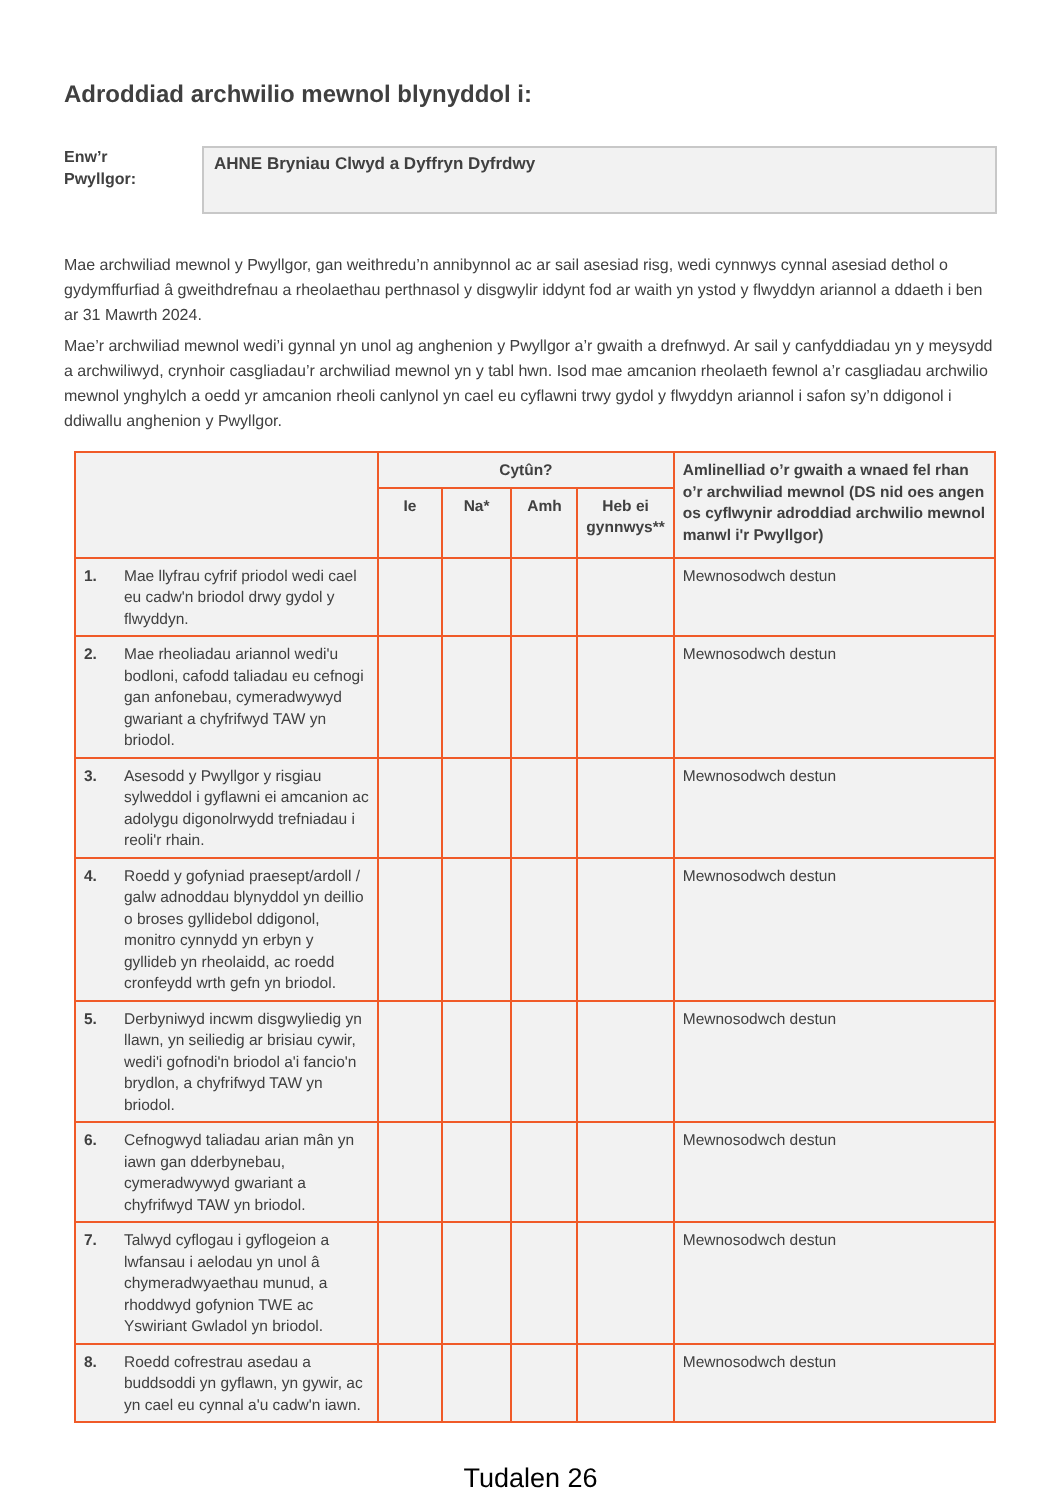Adroddiad archwilio mewnol blynyddol i:
Enw’r
Pwyllgor:
AHNE Bryniau Clwyd a Dyffryn Dyfrdwy
Mae archwiliad mewnol y Pwyllgor, gan weithredu’n annibynnol ac ar sail asesiad risg, wedi cynnwys cynnal asesiad dethol o gydymffurfiad â gweithdrefnau a rheolaethau perthnasol y disgwylir iddynt fod ar waith yn ystod y flwyddyn ariannol a ddaeth i ben ar 31 Mawrth 2024.
Mae’r archwiliad mewnol wedi’i gynnal yn unol ag anghenion y Pwyllgor a’r gwaith a drefnwyd. Ar sail y canfyddiadau yn y meysydd a archwiliwyd, crynhoir casgliadau’r archwiliad mewnol yn y tabl hwn. Isod mae amcanion rheolaeth fewnol a’r casgliadau archwilio mewnol ynghylch a oedd yr amcanion rheoli canlynol yn cael eu cyflawni trwy gydol y flwyddyn ariannol i safon sy’n ddigonol i ddiwallu anghenion y Pwyllgor.
| | Cytûn? | | | | Amlinelliad o’r gwaith a wnaed fel rhan o’r archwiliad mewnol (DS nid oes angen os cyflwynir adroddiad archwilio mewnol manwl i'r Pwyllgor) |
| --- | --- | --- | --- | --- | --- |
| | Ie | Na* | Amh | Heb ei gynnwys** | |
| 1. Mae llyfrau cyfrif priodol wedi cael eu cadw'n briodol drwy gydol y flwyddyn. | | | | | Mewnosodwch destun |
| 2. Mae rheoliadau ariannol wedi'u bodloni, cafodd taliadau eu cefnogi gan anfonebau, cymeradwywyd gwariant a chyfrifwyd TAW yn briodol. | | | | | Mewnosodwch destun |
| 3. Asesodd y Pwyllgor y risgiau sylweddol i gyflawni ei amcanion ac adolygu digonolrwydd trefniadau i reoli'r rhain. | | | | | Mewnosodwch destun |
| 4. Roedd y gofyniad praesept/ardoll / galw adnoddau blynyddol yn deillio o broses gyllidebol ddigonol, monitro cynnydd yn erbyn y gyllideb yn rheolaidd, ac roedd cronfeydd wrth gefn yn briodol. | | | | | Mewnosodwch destun |
| 5. Derbyniwyd incwm disgwyliedig yn llawn, yn seiliedig ar brisiau cywir, wedi'i gofnodi'n briodol a'i fancio'n brydlon, a chyfrifwyd TAW yn briodol. | | | | | Mewnosodwch destun |
| 6. Cefnogwyd taliadau arian mân yn iawn gan dderbynebau, cymeradwywyd gwariant a chyfrifwyd TAW yn briodol. | | | | | Mewnosodwch destun |
| 7. Talwyd cyflogau i gyflogeion a lwfansau i aelodau yn unol â chymeradwyaethau munud, a rhoddwyd gofynion TWE ac Yswiriant Gwladol yn briodol. | | | | | Mewnosodwch destun |
| 8. Roedd cofrestrau asedau a buddsoddi yn gyflawn, yn gywir, ac yn cael eu cynnal a'u cadw'n iawn. | | | | | Mewnosodwch destun |
Tudalen 26